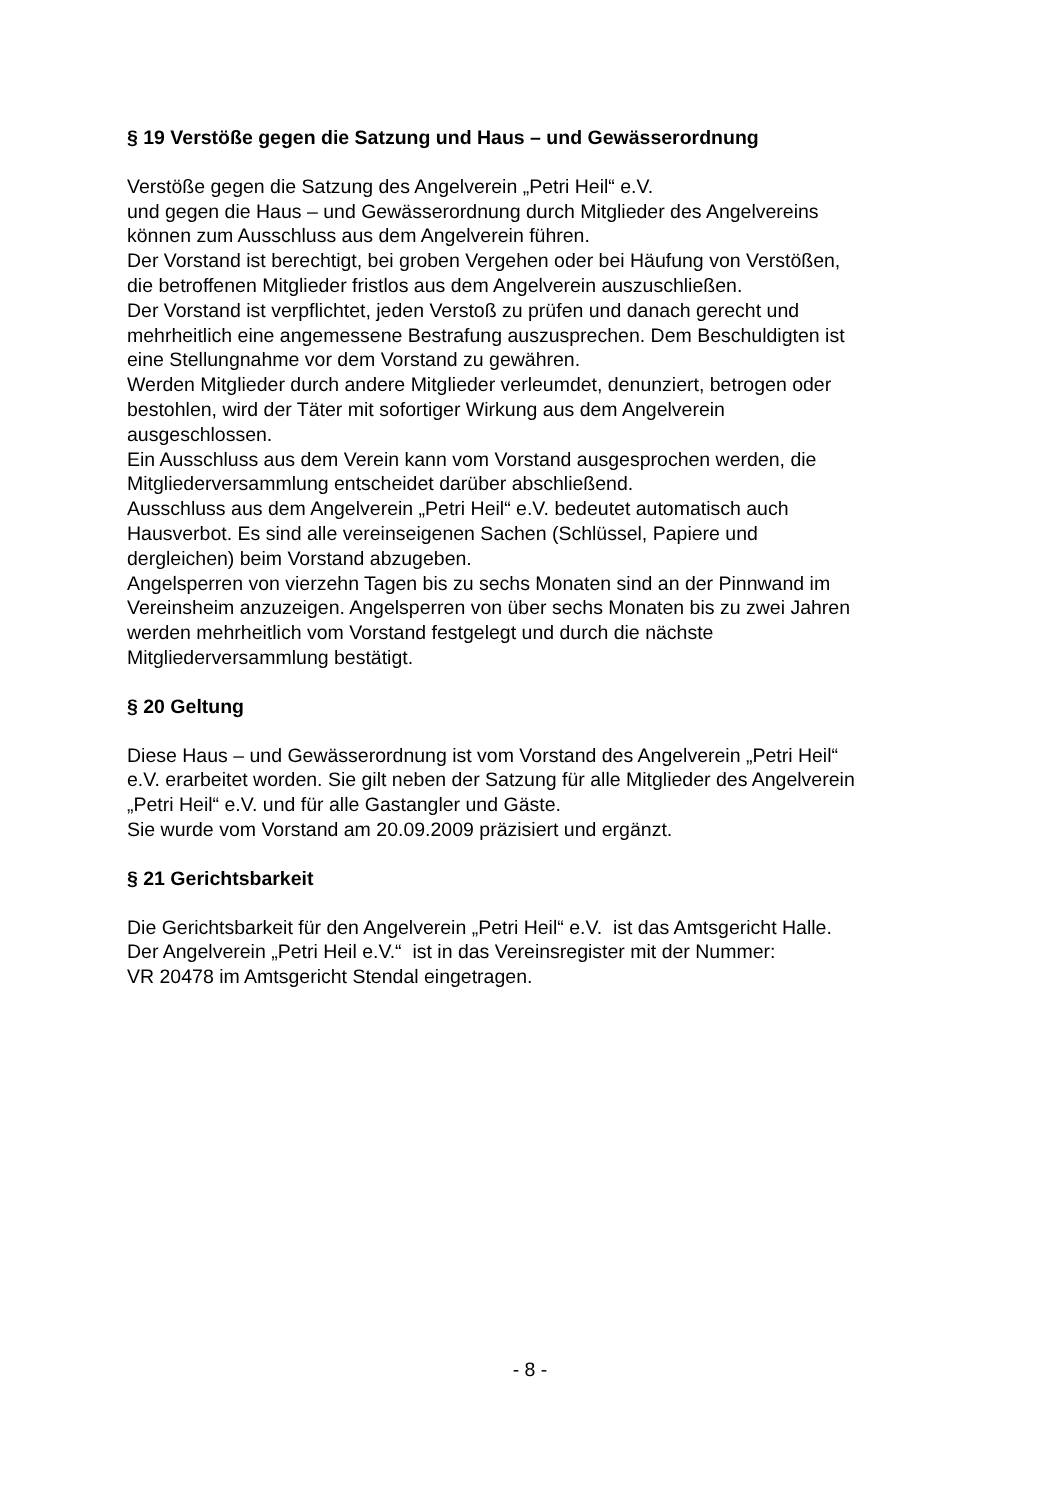§ 19 Verstöße gegen die Satzung und Haus – und Gewässerordnung
Verstöße gegen die Satzung des Angelverein „Petri Heil“ e.V.
und gegen die Haus – und Gewässerordnung durch Mitglieder des Angelvereins
können zum Ausschluss aus dem Angelverein führen.
Der Vorstand ist berechtigt, bei groben Vergehen oder bei Häufung von Verstößen,
die betroffenen Mitglieder fristlos aus dem Angelverein auszuschließen.
Der Vorstand ist verpflichtet, jeden Verstoß zu prüfen und danach gerecht und
mehrheitlich eine angemessene Bestrafung auszusprechen. Dem Beschuldigten ist
eine Stellungnahme vor dem Vorstand zu gewähren.
Werden Mitglieder durch andere Mitglieder verleumdet, denunziert, betrogen oder
bestohlen, wird der Täter mit sofortiger Wirkung aus dem Angelverein
ausgeschlossen.
Ein Ausschluss aus dem Verein kann vom Vorstand ausgesprochen werden, die
Mitgliederversammlung entscheidet darüber abschließend.
Ausschluss aus dem Angelverein „Petri Heil“ e.V. bedeutet automatisch auch
Hausverbot. Es sind alle vereinseigenen Sachen (Schlüssel, Papiere und
dergleichen) beim Vorstand abzugeben.
Angelsperren von vierzehn Tagen bis zu sechs Monaten sind an der Pinnwand im
Vereinsheim anzuzeigen. Angelsperren von über sechs Monaten bis zu zwei Jahren
werden mehrheitlich vom Vorstand festgelegt und durch die nächste
Mitgliederversammlung bestätigt.
§ 20 Geltung
Diese Haus – und Gewässerordnung ist vom Vorstand des Angelverein „Petri Heil“
e.V. erarbeitet worden. Sie gilt neben der Satzung für alle Mitglieder des Angelverein
„Petri Heil“ e.V. und für alle Gastangler und Gäste.
Sie wurde vom Vorstand am 20.09.2009 präzisiert und ergänzt.
§ 21 Gerichtsbarkeit
Die Gerichtsbarkeit für den Angelverein „Petri Heil“ e.V. ist das Amtsgericht Halle.
Der Angelverein „Petri Heil e.V.“ ist in das Vereinsregister mit der Nummer:
VR 20478 im Amtsgericht Stendal eingetragen.
- 8 -